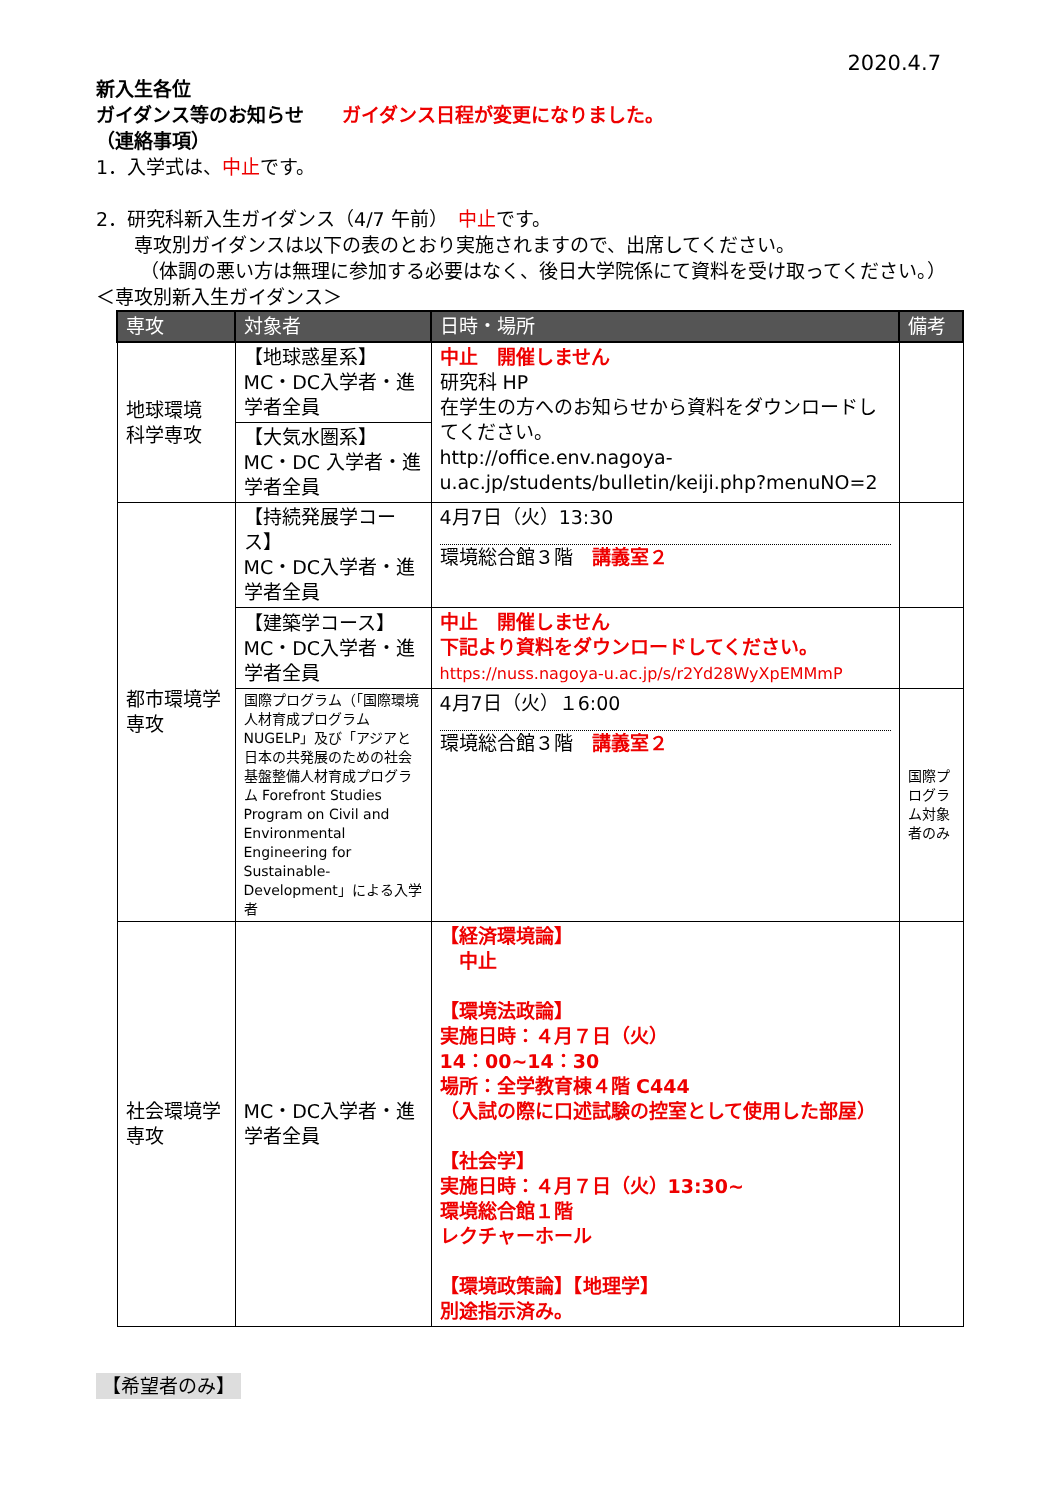2020.4.7
新入生各位
ガイダンス等のお知らせ　　ガイダンス日程が変更になりました。
（連絡事項）
1．入学式は、中止です。
2．研究科新入生ガイダンス（4/7 午前）　中止です。
専攻別ガイダンスは以下の表のとおり実施されますので、出席してください。
（体調の悪い方は無理に参加する必要はなく、後日大学院係にて資料を受け取ってください。）
＜専攻別新入生ガイダンス＞
| 専攻 | 対象者 | 日時・場所 | 備考 |
| --- | --- | --- | --- |
| 地球環境 科学専攻 | 【地球惑星系】 MC・DC入学者・進学者全員 | 中止 開催しません 研究科 HP 在学生の方へのお知らせから資料をダウンロードしてください。 http://office.env.nagoya-u.ac.jp/students/bulletin/keiji.php?menuNO=2 | |
| | 【大気水圏系】 MC・DC 入学者・進学者全員 | | |
| 都市環境学 専攻 | 【持続発展学コース】 MC・DC入学者・進学者全員 | 4月7日（火）13:30 環境総合館３階 講義室２ | |
| | 【建築学コース】 MC・DC入学者・進学者全員 | 中止 開催しません 下記より資料をダウンロードしてください。 https://nuss.nagoya-u.ac.jp/s/r2Yd28WyXpEMMmP | |
| | 国際プログラム（「国際環境人材育成プログラム NUGELP」及び「アジアと日本の共発展のための社会基盤整備人材育成プログラム Forefront Studies Program on Civil and Environmental Engineering for Sustainable-Development」による入学者 | 4月7日（火）１6:00 環境総合館３階 講義室２ | 国際プログラム対象者のみ |
| 社会環境学 専攻 | MC・DC入学者・進学者全員 | 【経済環境論】 中止 【環境法政論】 実施日時：４月７日（火） 14：00~14：30 場所：全学教育棟４階 C444 （入試の際に口述試験の控室として使用した部屋） 【社会学】 実施日時：４月７日（火）13:30~ 環境総合館１階 レクチャーホール 【環境政策論】【地理学】 別途指示済み。 | |
【希望者のみ】